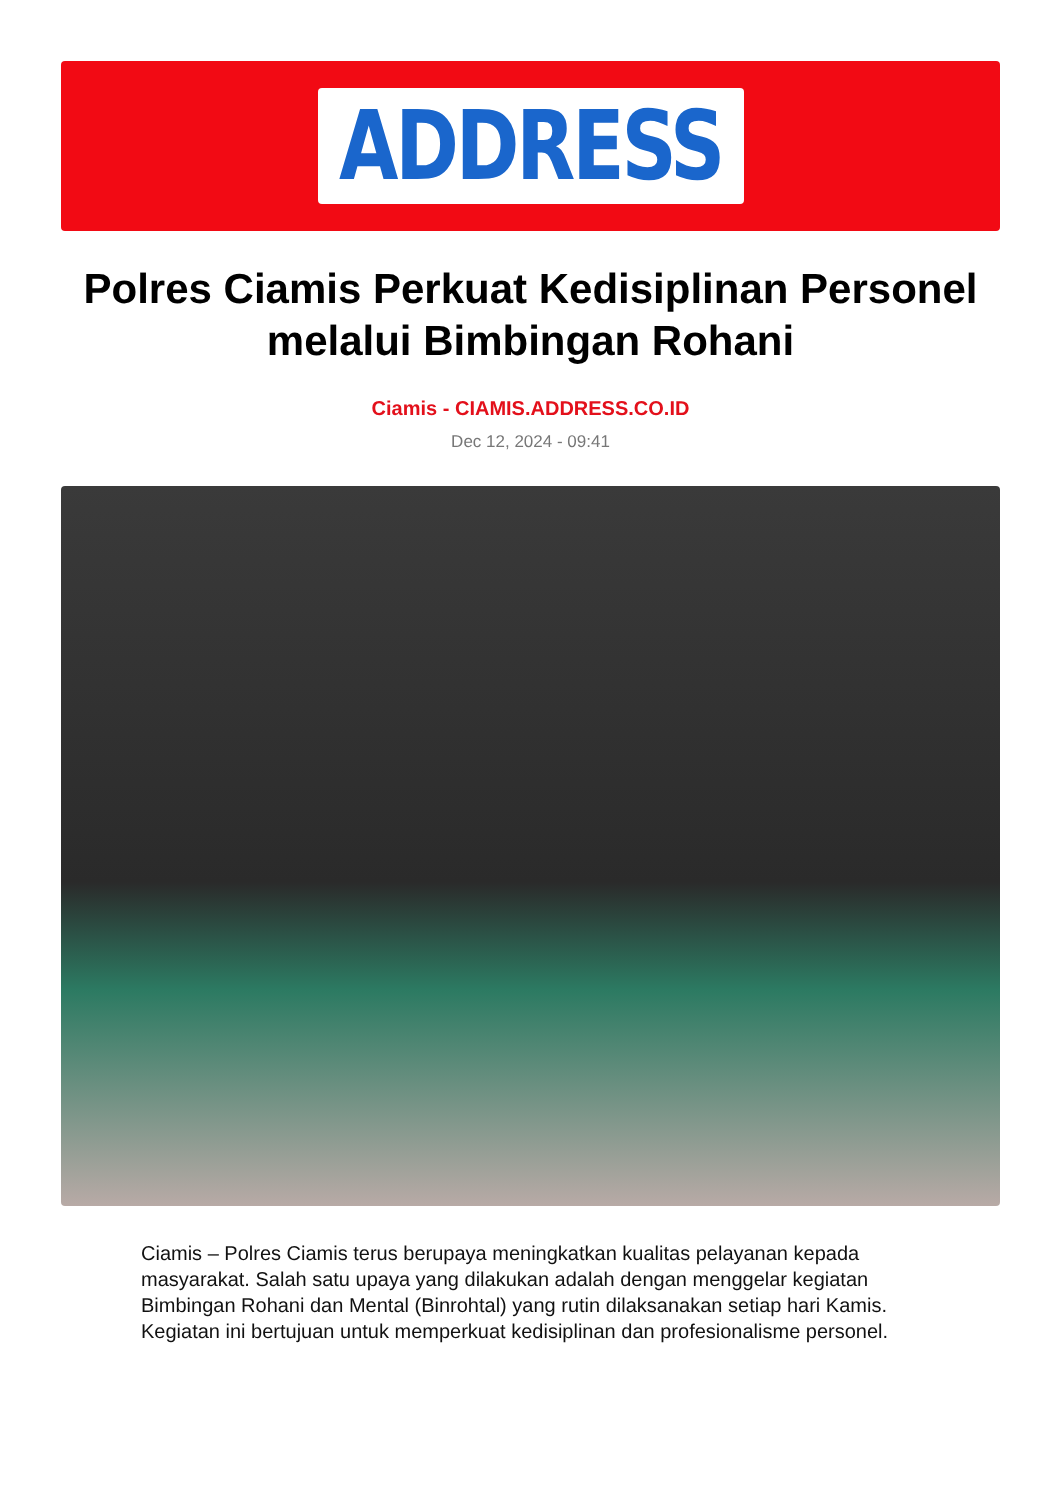ADDRESS
Polres Ciamis Perkuat Kedisiplinan Personel melalui Bimbingan Rohani
Ciamis - CIAMIS.ADDRESS.CO.ID
Dec 12, 2024 - 09:41
Ciamis – Polres Ciamis terus berupaya meningkatkan kualitas pelayanan kepada masyarakat. Salah satu upaya yang dilakukan adalah dengan menggelar kegiatan Bimbingan Rohani dan Mental (Binrohtal) yang rutin dilaksanakan setiap hari Kamis. Kegiatan ini bertujuan untuk memperkuat kedisiplinan dan profesionalisme personel.